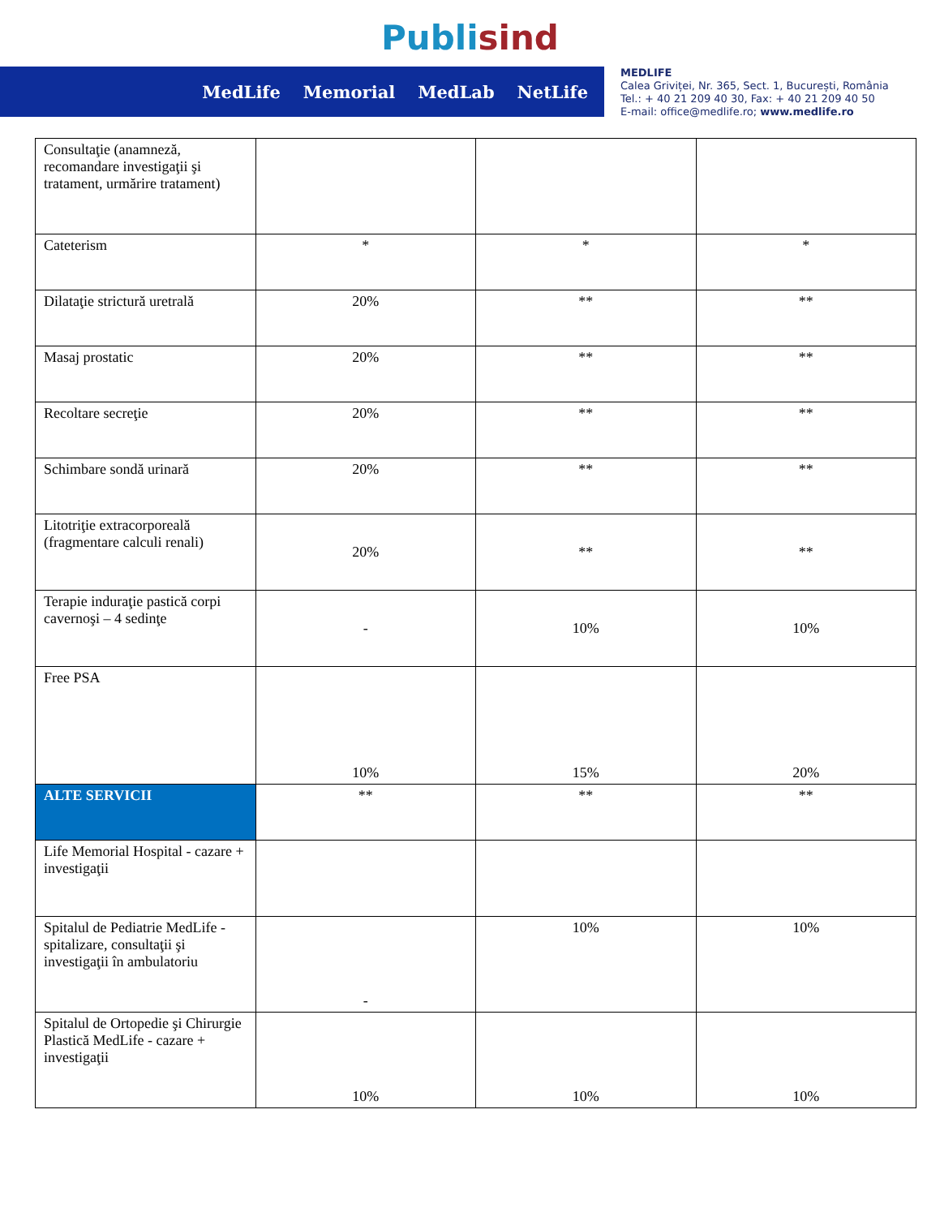Publi sind
MedLife Memorial MedLab NetLife
MEDLIFE
Calea Griviței, Nr. 365, Sect. 1, București, România
Tel.: + 40 21 209 40 30, Fax: + 40 21 209 40 50
E-mail: office@medlife.ro; www.medlife.ro
| Consultaţie (anamneză, recomandare investigaţii şi tratament, urmărire tratament) | | | |
| Cateterism | * | * | * |
| Dilataţie strictură uretrală | 20% | ** | ** |
| Masaj prostatic | 20% | ** | ** |
| Recoltare secreţie | 20% | ** | ** |
| Schimbare sondă urinară | 20% | ** | ** |
| Litotriţie extracorporeală (fragmentare calculi renali) | 20% | ** | ** |
| Terapie induraţie pastică corpi cavernoşi – 4 sedinţe | - | 10% | 10% |
| Free PSA | 10% | 15% | 20% |
| ALTE SERVICII | ** | ** | ** |
| Life Memorial Hospital - cazare + investigaţii | | | |
| Spitalul de Pediatrie MedLife - spitalizare, consultaţii şi investigaţii în ambulatoriu | - | 10% | 10% |
| Spitalul de Ortopedie şi Chirurgie Plastică MedLife - cazare + investigaţii | 10% | 10% | 10% |